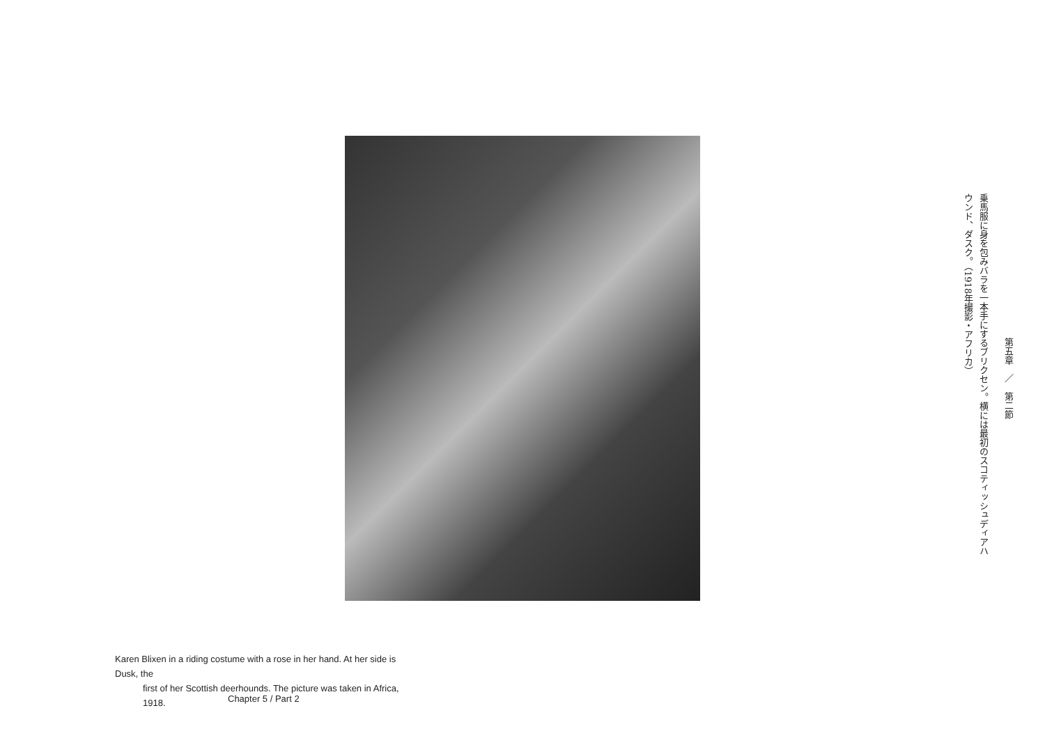乗馬服に身を包みバラを一本手にするブリクセン。横には最初のスコティッシュディアハウンド、ダスク。（1918年撮影・アフリカ）
第五章　／　第二節
Karen Blixen in a riding costume with a rose in her hand. At her side is Dusk, the
first of her Scottish deerhounds. The picture was taken in Africa, 1918.
Chapter 5 / Part 2